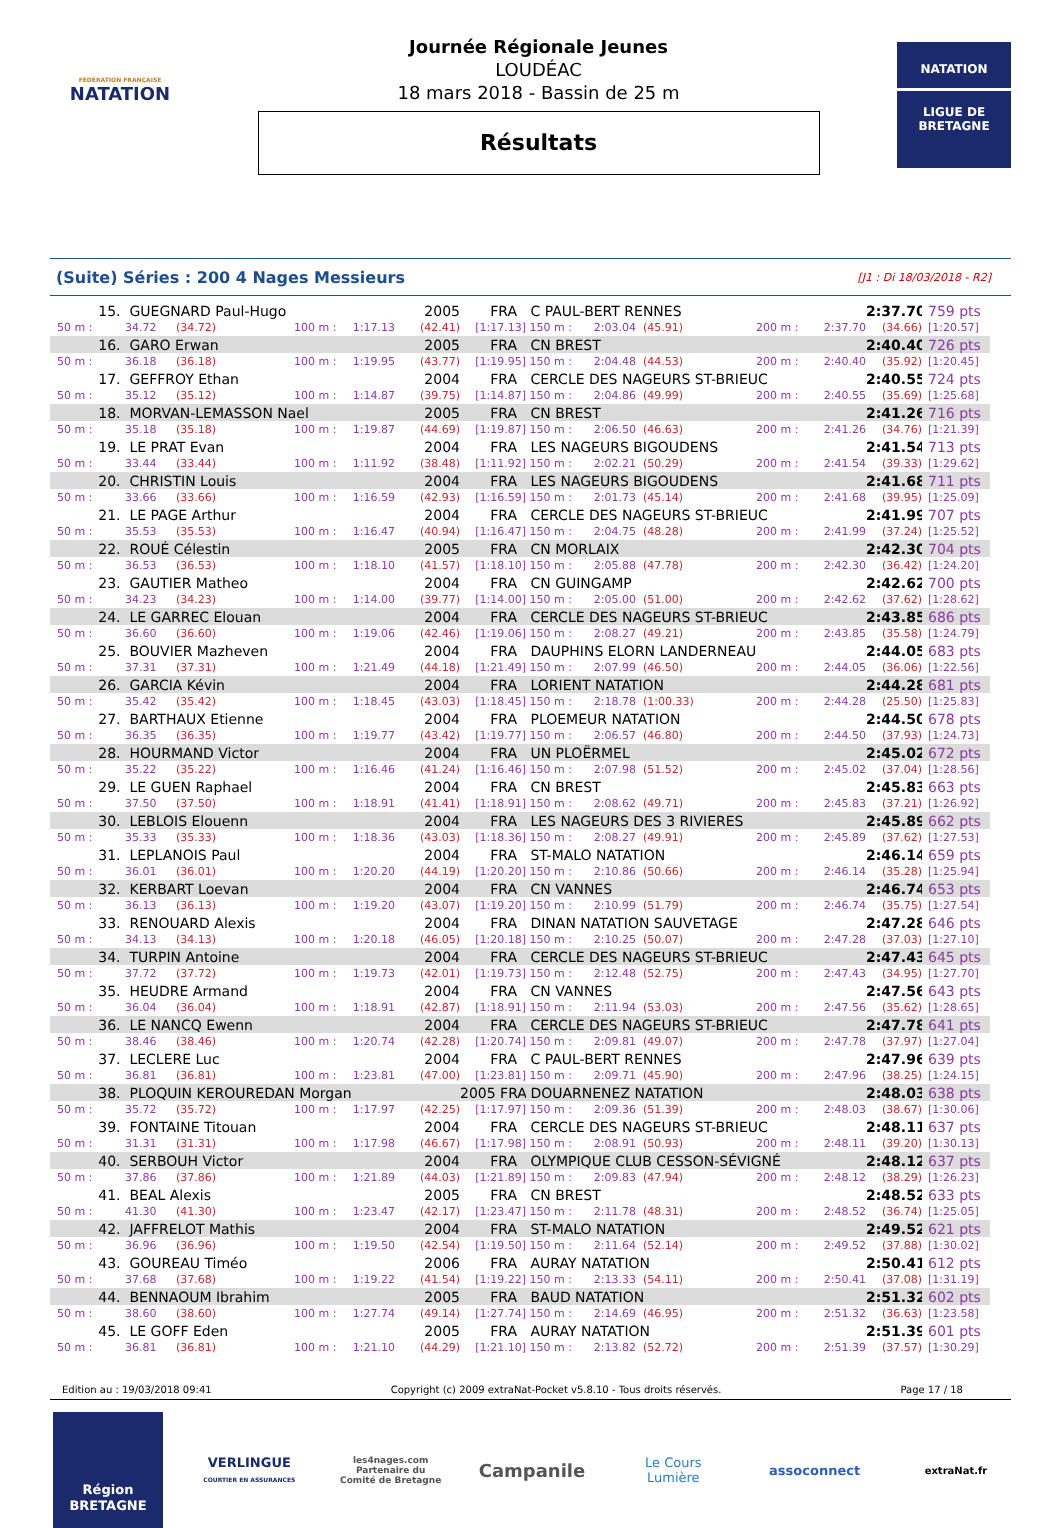FÉDÉRATION FRANÇAISE
NATATION
Journée Régionale Jeunes
LOUDÉAC
18 mars 2018 - Bassin de 25 m
Résultats
NATATION
LIGUE DE
BRETAGNE
(Suite) Séries : 200 4 Nages Messieurs [J1 : Di 18/03/2018 - R2]
| 15. | GUEGNARD Paul-Hugo | | | | 2005 | FRA | C PAUL-BERT RENNES | | | | | 2:37.70 | 759 pts | |
| 50 m : | 34.72 | (34.72) | 100 m : | 1:17.13 | (42.41) | [1:17.13] | 150 m : | 2:03.04 | (45.91) | 200 m : | 2:37.70 | (34.66) | [1:20.57] | |
| 16. | GARO Erwan | | | | 2005 | FRA | CN BREST | | | | | 2:40.40 | 726 pts | |
| 50 m : | 36.18 | (36.18) | 100 m : | 1:19.95 | (43.77) | [1:19.95] | 150 m : | 2:04.48 | (44.53) | 200 m : | 2:40.40 | (35.92) | [1:20.45] | |
| 17. | GEFFROY Ethan | | | | 2004 | FRA | CERCLE DES NAGEURS ST-BRIEUC | | | | | 2:40.55 | 724 pts | |
| 50 m : | 35.12 | (35.12) | 100 m : | 1:14.87 | (39.75) | [1:14.87] | 150 m : | 2:04.86 | (49.99) | 200 m : | 2:40.55 | (35.69) | [1:25.68] | |
| 18. | MORVAN-LEMASSON Nael | | | | 2005 | FRA | CN BREST | | | | | 2:41.26 | 716 pts | |
| 50 m : | 35.18 | (35.18) | 100 m : | 1:19.87 | (44.69) | [1:19.87] | 150 m : | 2:06.50 | (46.63) | 200 m : | 2:41.26 | (34.76) | [1:21.39] | |
| 19. | LE PRAT Evan | | | | 2004 | FRA | LES NAGEURS BIGOUDENS | | | | | 2:41.54 | 713 pts | |
| 50 m : | 33.44 | (33.44) | 100 m : | 1:11.92 | (38.48) | [1:11.92] | 150 m : | 2:02.21 | (50.29) | 200 m : | 2:41.54 | (39.33) | [1:29.62] | |
| 20. | CHRISTIN Louis | | | | 2004 | FRA | LES NAGEURS BIGOUDENS | | | | | 2:41.68 | 711 pts | |
| 50 m : | 33.66 | (33.66) | 100 m : | 1:16.59 | (42.93) | [1:16.59] | 150 m : | 2:01.73 | (45.14) | 200 m : | 2:41.68 | (39.95) | [1:25.09] | |
| 21. | LE PAGE Arthur | | | | 2004 | FRA | CERCLE DES NAGEURS ST-BRIEUC | | | | | 2:41.99 | 707 pts | |
| 50 m : | 35.53 | (35.53) | 100 m : | 1:16.47 | (40.94) | [1:16.47] | 150 m : | 2:04.75 | (48.28) | 200 m : | 2:41.99 | (37.24) | [1:25.52] | |
| 22. | ROUÉ Célestin | | | | 2005 | FRA | CN MORLAIX | | | | | 2:42.30 | 704 pts | |
| 50 m : | 36.53 | (36.53) | 100 m : | 1:18.10 | (41.57) | [1:18.10] | 150 m : | 2:05.88 | (47.78) | 200 m : | 2:42.30 | (36.42) | [1:24.20] | |
| 23. | GAUTIER Matheo | | | | 2004 | FRA | CN GUINGAMP | | | | | 2:42.62 | 700 pts | |
| 50 m : | 34.23 | (34.23) | 100 m : | 1:14.00 | (39.77) | [1:14.00] | 150 m : | 2:05.00 | (51.00) | 200 m : | 2:42.62 | (37.62) | [1:28.62] | |
| 24. | LE GARREC Elouan | | | | 2004 | FRA | CERCLE DES NAGEURS ST-BRIEUC | | | | | 2:43.85 | 686 pts | |
| 50 m : | 36.60 | (36.60) | 100 m : | 1:19.06 | (42.46) | [1:19.06] | 150 m : | 2:08.27 | (49.21) | 200 m : | 2:43.85 | (35.58) | [1:24.79] | |
| 25. | BOUVIER Mazheven | | | | 2004 | FRA | DAUPHINS ELORN LANDERNEAU | | | | | 2:44.05 | 683 pts | |
| 50 m : | 37.31 | (37.31) | 100 m : | 1:21.49 | (44.18) | [1:21.49] | 150 m : | 2:07.99 | (46.50) | 200 m : | 2:44.05 | (36.06) | [1:22.56] | |
| 26. | GARCIA Kévin | | | | 2004 | FRA | LORIENT NATATION | | | | | 2:44.28 | 681 pts | |
| 50 m : | 35.42 | (35.42) | 100 m : | 1:18.45 | (43.03) | [1:18.45] | 150 m : | 2:18.78 | (1:00.33) | 200 m : | 2:44.28 | (25.50) | [1:25.83] | |
| 27. | BARTHAUX Etienne | | | | 2004 | FRA | PLOEMEUR NATATION | | | | | 2:44.50 | 678 pts | |
| 50 m : | 36.35 | (36.35) | 100 m : | 1:19.77 | (43.42) | [1:19.77] | 150 m : | 2:06.57 | (46.80) | 200 m : | 2:44.50 | (37.93) | [1:24.73] | |
| 28. | HOURMAND Victor | | | | 2004 | FRA | UN PLOËRMEL | | | | | 2:45.02 | 672 pts | |
| 50 m : | 35.22 | (35.22) | 100 m : | 1:16.46 | (41.24) | [1:16.46] | 150 m : | 2:07.98 | (51.52) | 200 m : | 2:45.02 | (37.04) | [1:28.56] | |
| 29. | LE GUEN Raphael | | | | 2004 | FRA | CN BREST | | | | | 2:45.83 | 663 pts | |
| 50 m : | 37.50 | (37.50) | 100 m : | 1:18.91 | (41.41) | [1:18.91] | 150 m : | 2:08.62 | (49.71) | 200 m : | 2:45.83 | (37.21) | [1:26.92] | |
| 30. | LEBLOIS Elouenn | | | | 2004 | FRA | LES NAGEURS DES 3 RIVIERES | | | | | 2:45.89 | 662 pts | |
| 50 m : | 35.33 | (35.33) | 100 m : | 1:18.36 | (43.03) | [1:18.36] | 150 m : | 2:08.27 | (49.91) | 200 m : | 2:45.89 | (37.62) | [1:27.53] | |
| 31. | LEPLANOIS Paul | | | | 2004 | FRA | ST-MALO NATATION | | | | | 2:46.14 | 659 pts | |
| 50 m : | 36.01 | (36.01) | 100 m : | 1:20.20 | (44.19) | [1:20.20] | 150 m : | 2:10.86 | (50.66) | 200 m : | 2:46.14 | (35.28) | [1:25.94] | |
| 32. | KERBART Loevan | | | | 2004 | FRA | CN VANNES | | | | | 2:46.74 | 653 pts | |
| 50 m : | 36.13 | (36.13) | 100 m : | 1:19.20 | (43.07) | [1:19.20] | 150 m : | 2:10.99 | (51.79) | 200 m : | 2:46.74 | (35.75) | [1:27.54] | |
| 33. | RENOUARD Alexis | | | | 2004 | FRA | DINAN NATATION SAUVETAGE | | | | | 2:47.28 | 646 pts | |
| 50 m : | 34.13 | (34.13) | 100 m : | 1:20.18 | (46.05) | [1:20.18] | 150 m : | 2:10.25 | (50.07) | 200 m : | 2:47.28 | (37.03) | [1:27.10] | |
| 34. | TURPIN Antoine | | | | 2004 | FRA | CERCLE DES NAGEURS ST-BRIEUC | | | | | 2:47.43 | 645 pts | |
| 50 m : | 37.72 | (37.72) | 100 m : | 1:19.73 | (42.01) | [1:19.73] | 150 m : | 2:12.48 | (52.75) | 200 m : | 2:47.43 | (34.95) | [1:27.70] | |
| 35. | HEUDRE Armand | | | | 2004 | FRA | CN VANNES | | | | | 2:47.56 | 643 pts | |
| 50 m : | 36.04 | (36.04) | 100 m : | 1:18.91 | (42.87) | [1:18.91] | 150 m : | 2:11.94 | (53.03) | 200 m : | 2:47.56 | (35.62) | [1:28.65] | |
| 36. | LE NANCQ Ewenn | | | | 2004 | FRA | CERCLE DES NAGEURS ST-BRIEUC | | | | | 2:47.78 | 641 pts | |
| 50 m : | 38.46 | (38.46) | 100 m : | 1:20.74 | (42.28) | [1:20.74] | 150 m : | 2:09.81 | (49.07) | 200 m : | 2:47.78 | (37.97) | [1:27.04] | |
| 37. | LECLERE Luc | | | | 2004 | FRA | C PAUL-BERT RENNES | | | | | 2:47.96 | 639 pts | |
| 50 m : | 36.81 | (36.81) | 100 m : | 1:23.81 | (47.00) | [1:23.81] | 150 m : | 2:09.71 | (45.90) | 200 m : | 2:47.96 | (38.25) | [1:24.15] | |
| 38. | PLOQUIN KEROUREDAN Morgan | | | | | | 2005 FRA | DOUARNENEZ NATATION | | | | | 2:48.03 | 638 pts |
| 50 m : | 35.72 | (35.72) | 100 m : | 1:17.97 | (42.25) | [1:17.97] | 150 m : | 2:09.36 | (51.39) | 200 m : | 2:48.03 | (38.67) | [1:30.06] | |
| 39. | FONTAINE Titouan | | | | 2004 | FRA | CERCLE DES NAGEURS ST-BRIEUC | | | | | 2:48.11 | 637 pts | |
| 50 m : | 31.31 | (31.31) | 100 m : | 1:17.98 | (46.67) | [1:17.98] | 150 m : | 2:08.91 | (50.93) | 200 m : | 2:48.11 | (39.20) | [1:30.13] | |
| 40. | SERBOUH Victor | | | | 2004 | FRA | OLYMPIQUE CLUB CESSON-SÉVIGNÉ | | | | | 2:48.12 | 637 pts | |
| 50 m : | 37.86 | (37.86) | 100 m : | 1:21.89 | (44.03) | [1:21.89] | 150 m : | 2:09.83 | (47.94) | 200 m : | 2:48.12 | (38.29) | [1:26.23] | |
| 41. | BEAL Alexis | | | | 2005 | FRA | CN BREST | | | | | 2:48.52 | 633 pts | |
| 50 m : | 41.30 | (41.30) | 100 m : | 1:23.47 | (42.17) | [1:23.47] | 150 m : | 2:11.78 | (48.31) | 200 m : | 2:48.52 | (36.74) | [1:25.05] | |
| 42. | JAFFRELOT Mathis | | | | 2004 | FRA | ST-MALO NATATION | | | | | 2:49.52 | 621 pts | |
| 50 m : | 36.96 | (36.96) | 100 m : | 1:19.50 | (42.54) | [1:19.50] | 150 m : | 2:11.64 | (52.14) | 200 m : | 2:49.52 | (37.88) | [1:30.02] | |
| 43. | GOUREAU Timéo | | | | 2006 | FRA | AURAY NATATION | | | | | 2:50.41 | 612 pts | |
| 50 m : | 37.68 | (37.68) | 100 m : | 1:19.22 | (41.54) | [1:19.22] | 150 m : | 2:13.33 | (54.11) | 200 m : | 2:50.41 | (37.08) | [1:31.19] | |
| 44. | BENNAOUM Ibrahim | | | | 2005 | FRA | BAUD NATATION | | | | | 2:51.32 | 602 pts | |
| 50 m : | 38.60 | (38.60) | 100 m : | 1:27.74 | (49.14) | [1:27.74] | 150 m : | 2:14.69 | (46.95) | 200 m : | 2:51.32 | (36.63) | [1:23.58] | |
| 45. | LE GOFF Eden | | | | 2005 | FRA | AURAY NATATION | | | | | 2:51.39 | 601 pts | |
| 50 m : | 36.81 | (36.81) | 100 m : | 1:21.10 | (44.29) | [1:21.10] | 150 m : | 2:13.82 | (52.72) | 200 m : | 2:51.39 | (37.57) | [1:30.29] | |
Edition au : 19/03/2018 09:41 Copyright (c) 2009 extraNat-Pocket v5.8.10 - Tous droits réservés. Page 17 / 18
Région
BRETAGNE
VERLINGUE
COURTIER EN ASSURANCES
les4nages.com
Partenaire du
Comité de Bretagne
Campanile
Le Cours
Lumière
assoconnect
extraNat.fr